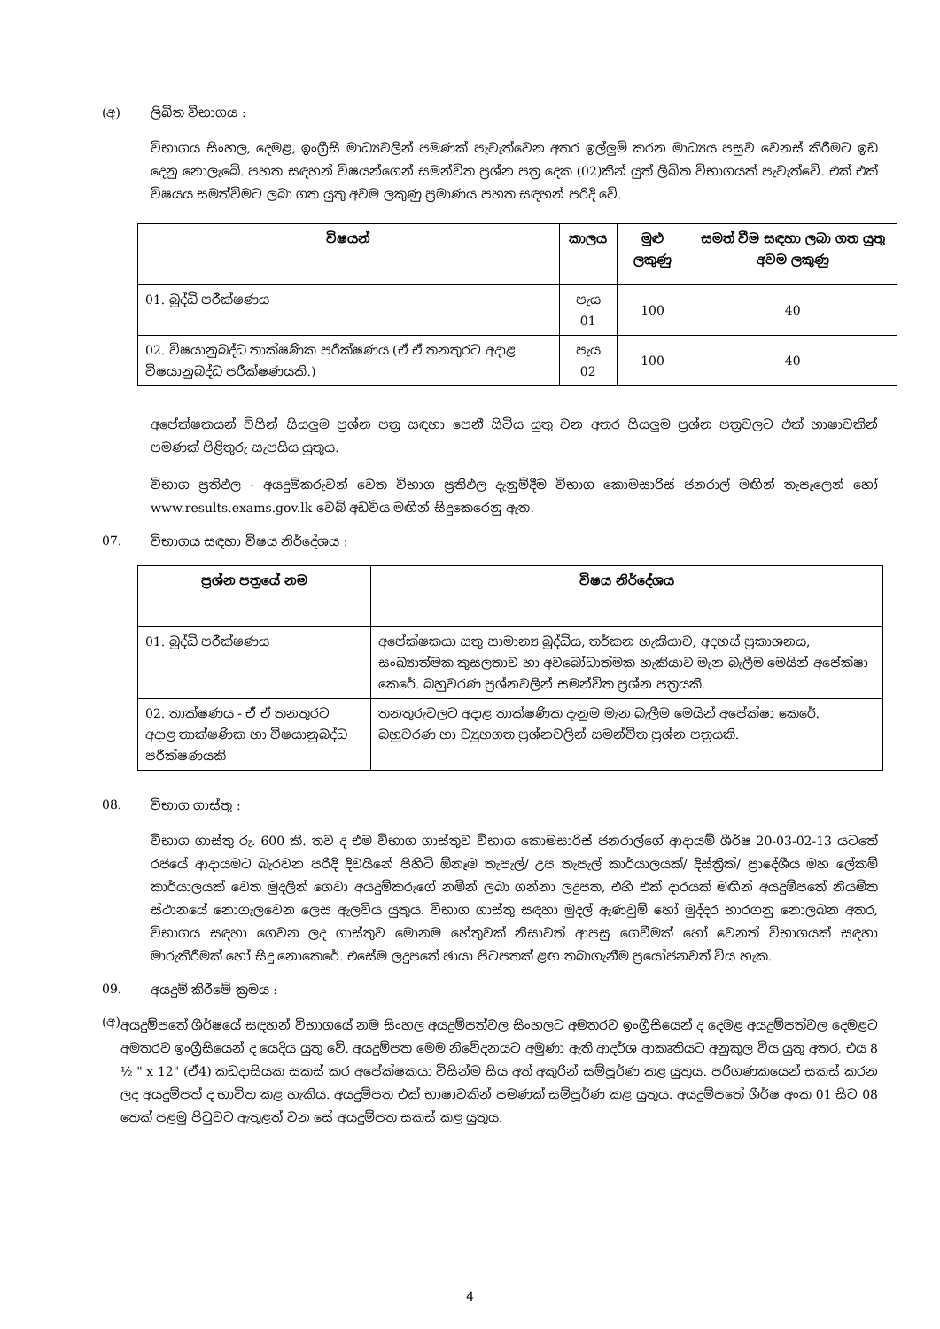(අ) ලිඛිත විභාගය :
විභාගය සිංහල, දෙමළ, ඉංග්‍රීසි මාධ්‍යවලින් පමණක් පැවැත්වෙන අතර ඉල්ලුම් කරන මාධ්‍යය පසුව වෙනස් කිරීමට ඉඩ දෙනු නොලැබේ. පහත සඳහන් විෂයන්ගෙන් සමන්විත ප්‍රශ්න පත්‍ර දෙක (02)කින් යුත් ලිඛිත විභාගයක් පැවැත්වේ. එක් එක් විෂයය සමත්වීමට ලබා ගත යුතු අවම ලකුණු ප්‍රමාණය පහත සඳහන් පරිදි වේ.
| විෂයන් | කාලය | මුළු ලකුණු | සමත් වීම සඳහා ලබා ගත යුතු අවම ලකුණු |
| --- | --- | --- | --- |
| 01. බුද්ධි පරීක්ෂණය | පැය 01 | 100 | 40 |
| 02. විෂයානුබද්ධ තාක්ෂණික පරීක්ෂණය (ඒ ඒ තනතුරට අදාළ විෂයානුබද්ධ පරීක්ෂණයකි.) | පැය 02 | 100 | 40 |
අපේක්ෂකයන් විසින් සියලුම ප්‍රශ්න පත්‍ර සඳහා පෙනී සිටිය යුතු වන අතර සියලුම ප්‍රශ්න පත්‍රවලට එක් භාෂාවකින් පමණක් පිළිතුරු සැපයිය යුතුය.
විභාග ප්‍රතිඵල - අයදුම්කරුවන් වෙත විභාග ප්‍රතිඵල දැනුම්දීම විභාග කොමසාරිස් ජනරාල් මඟින් තැපෑලෙන් හෝ www.results.exams.gov.lk වෙබ් අඩවිය මඟින් සිදුකෙරෙනු ඇත.
07. විභාගය සඳහා විෂය නිර්දේශය :
| ප්‍රශ්න පත්‍රයේ නම | විෂය නිර්දේශය |
| --- | --- |
| 01. බුද්ධි පරීක්ෂණය | අපේක්ෂකයා සතු සාමාන්‍ය බුද්ධිය, තර්කන හැකියාව, අදහස් ප්‍රකාශනය, සංඛ්‍යාත්මක කුසලතාව හා අවබෝධාත්මක හැකියාව මැන බැලීම මෙයින් අපේක්ෂා කෙරේ. බහුවරණ ප්‍රශ්නවලින් සමන්විත ප්‍රශ්න පත්‍රයකි. |
| 02. තාක්ෂණය - ඒ ඒ තනතුරට අදාළ තාක්ෂණික හා විෂයානුබද්ධ පරීක්ෂණයකි | තනතුරුවලට අදාළ තාක්ෂණික දැනුම මැන බැලීම මෙයින් අපේක්ෂා කෙරේ. බහුවරණ හා ව්‍යුහගත ප්‍රශ්නවලින් සමන්විත ප්‍රශ්න පත්‍රයකි. |
08. විභාග ගාස්තු :
විභාග ගාස්තු රු. 600 කි. තව ද එම විභාග ගාස්තුව විභාග කොමසාරිස් ජනරාල්ගේ ආදායම් ශීර්ෂ 20-03-02-13 යටතේ රජයේ ආදායමට බැරවන පරිදි දිවයිනේ පිහිටි ඕනෑම තැපැල්/ උප තැපැල් කාර්යාලයක්/ දිස්ත්‍රික්/ ප්‍රාදේශීය මහ ලේකම් කාර්යාලයක් වෙත මුදලින් ගෙවා අයදුම්කරුගේ නමින් ලබා ගන්නා ලදුපත, එහි එක් දාරයක් මඟින් අයදුම්පතේ නියමිත ස්ථානයේ නොගැලවෙන ලෙස ඇලවිය යුතුය. විභාග ගාස්තු සඳහා මුදල් ඇණවුම් හෝ මුද්දර භාරගනු නොලබන අතර, විභාගය සඳහා ගෙවන ලද ගාස්තුව මොනම හේතුවක් නිසාවත් ආපසු ගෙවීමක් හෝ වෙනත් විභාගයක් සඳහා මාරුකිරීමක් හෝ සිදු නොකෙරේ. එසේම ලදුපතේ ඡායා පිටපතක් ළඟ තබාගැනීම ප්‍රයෝජනවත් විය හැක.
09. අයදුම් කිරීමේ ක්‍රමය :
(අ) අයදුම්පතේ ශීර්ෂයේ සඳහන් විභාගයේ නම සිංහල අයදුම්පත්වල සිංහලට අමතරව ඉංග්‍රීසියෙන් ද දෙමළ අයදුම්පත්වල දෙමළට අමතරව ඉංග්‍රීසියෙන් ද යෙදිය යුතු වේ. අයදුම්පත මෙම නිවේදනයට අමුණා ඇති ආදර්ශ ආකෘතියට අනුකූල විය යුතු අතර, එය 8 ½ " x 12" (ඒ4) කඩදාසියක සකස් කර අපේක්ෂකයා විසින්ම සිය අත් අකුරින් සම්පූර්ණ කළ යුතුය. පරිගණකයෙන් සකස් කරන ලද අයදුම්පත් ද භාවිත කළ හැකිය. අයදුම්පත එක් භාෂාවකින් පමණක් සම්පූර්ණ කළ යුතුය. අයදුම්පතේ ශීර්ෂ අංක 01 සිට 08 තෙක් පළමු පිටුවට ඇතුළත් වන සේ අයදුම්පත සකස් කළ යුතුය.
4